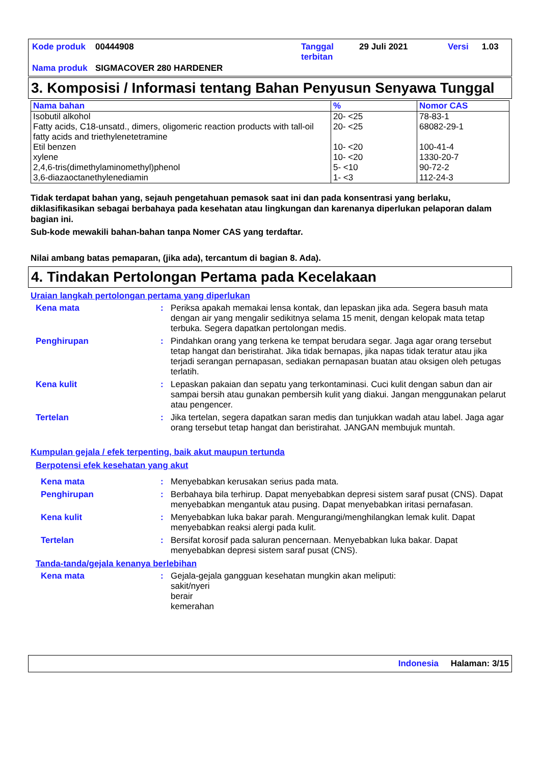| Kode produk | 00444908 | Tanggal terbitan | 29 Juli 2021 | Versi | 1.03 |
| Nama produk | SIGMACOVER 280 HARDENER | | | | |
3. Komposisi / Informasi tentang Bahan Penyusun Senyawa Tunggal
| Nama bahan | % | Nomor CAS |
| --- | --- | --- |
| Isobutil alkohol | 20- <25 | 78-83-1 |
| Fatty acids, C18-unsatd., dimers, oligomeric reaction products with tall-oil fatty acids and triethylenetetramine | 20- <25 | 68082-29-1 |
| Etil benzen | 10- <20 | 100-41-4 |
| xylene | 10- <20 | 1330-20-7 |
| 2,4,6-tris(dimethylaminomethyl)phenol | 5- <10 | 90-72-2 |
| 3,6-diazaoctanethylenediamin | 1- <3 | 112-24-3 |
Tidak terdapat bahan yang, sejauh pengetahuan pemasok saat ini dan pada konsentrasi yang berlaku, diklasifikasikan sebagai berbahaya pada kesehatan atau lingkungan dan karenanya diperlukan pelaporan dalam bagian ini.
Sub-kode mewakili bahan-bahan tanpa Nomer CAS yang terdaftar.
Nilai ambang batas pemaparan, (jika ada), tercantum di bagian 8. Ada).
4. Tindakan Pertolongan Pertama pada Kecelakaan
Uraian langkah pertolongan pertama yang diperlukan
Kena mata : Periksa apakah memakai lensa kontak, dan lepaskan jika ada. Segera basuh mata dengan air yang mengalir sedikitnya selama 15 menit, dengan kelopak mata tetap terbuka. Segera dapatkan pertolongan medis.
Penghirupan : Pindahkan orang yang terkena ke tempat berudara segar. Jaga agar orang tersebut tetap hangat dan beristirahat. Jika tidak bernapas, jika napas tidak teratur atau jika terjadi serangan pernapasan, sediakan pernapasan buatan atau oksigen oleh petugas terlatih.
Kena kulit : Lepaskan pakaian dan sepatu yang terkontaminasi. Cuci kulit dengan sabun dan air sampai bersih atau gunakan pembersih kulit yang diakui. Jangan menggunakan pelarut atau pengencer.
Tertelan : Jika tertelan, segera dapatkan saran medis dan tunjukkan wadah atau label. Jaga agar orang tersebut tetap hangat dan beristirahat. JANGAN membujuk muntah.
Kumpulan gejala / efek terpenting, baik akut maupun tertunda
Berpotensi efek kesehatan yang akut
Kena mata : Menyebabkan kerusakan serius pada mata.
Penghirupan : Berbahaya bila terhirup. Dapat menyebabkan depresi sistem saraf pusat (CNS). Dapat menyebabkan mengantuk atau pusing. Dapat menyebabkan iritasi pernafasan.
Kena kulit : Menyebabkan luka bakar parah. Mengurangi/menghilangkan lemak kulit. Dapat menyebabkan reaksi alergi pada kulit.
Tertelan : Bersifat korosif pada saluran pencernaan. Menyebabkan luka bakar. Dapat menyebabkan depresi sistem saraf pusat (CNS).
Tanda-tanda/gejala kenanya berlebihan
Kena mata : Gejala-gejala gangguan kesehatan mungkin akan meliputi:
sakit/nyeri
berair
kemerahan
Indonesia Halaman: 3/15